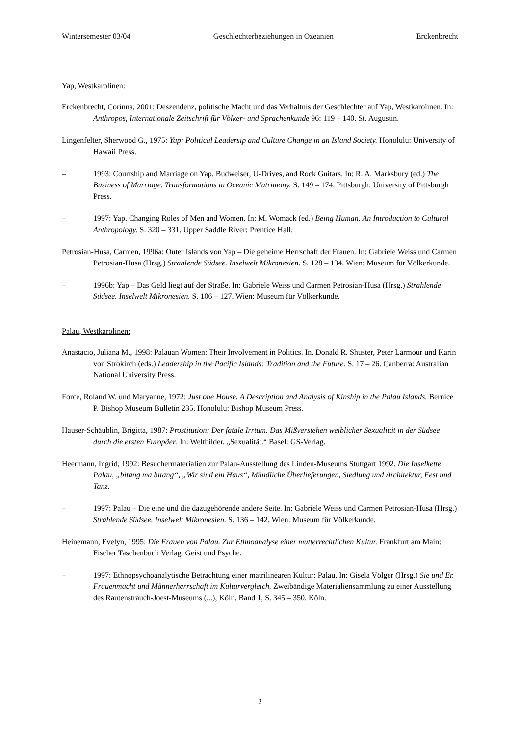Wintersemester 03/04 Geschlechterbeziehungen in Ozeanien Erckenbrecht
Yap, Westkarolinen:
Erckenbrecht, Corinna, 2001: Deszendenz, politische Macht und das Verhältnis der Geschlechter auf Yap, Westkarolinen. In: Anthropos, Internationale Zeitschrift für Völker- und Sprachenkunde 96: 119 – 140. St. Augustin.
Lingenfelter, Sherwood G., 1975: Yap: Political Leadersip and Culture Change in an Island Society. Honolulu: University of Hawaii Press.
– 1993: Courtship and Marriage on Yap. Budweiser, U-Drives, and Rock Guitars. In: R. A. Marksbury (ed.) The Business of Marriage. Transformations in Oceanic Matrimony. S. 149 – 174. Pittsburgh: University of Pittsburgh Press.
– 1997: Yap. Changing Roles of Men and Women. In: M. Womack (ed.) Being Human. An Introduction to Cultural Anthropology. S. 320 – 331. Upper Saddle River: Prentice Hall.
Petrosian-Husa, Carmen, 1996a: Outer Islands von Yap – Die geheime Herrschaft der Frauen. In: Gabriele Weiss und Carmen Petrosian-Husa (Hrsg.) Strahlende Südsee. Inselwelt Mikronesien. S. 128 – 134. Wien: Museum für Völkerkunde.
– 1996b: Yap – Das Geld liegt auf der Straße. In: Gabriele Weiss und Carmen Petrosian-Husa (Hrsg.) Strahlende Südsee. Inselwelt Mikronesien. S. 106 – 127. Wien: Museum für Völkerkunde.
Palau, Westkarolinen:
Anastacio, Juliana M., 1998: Palauan Women: Their Involvement in Politics. In. Donald R. Shuster, Peter Larmour und Karin von Strokirch (eds.) Leadership in the Pacific Islands: Tradition and the Future. S. 17 – 26. Canberra: Australian National University Press.
Force, Roland W. und Maryanne, 1972: Just one House. A Description and Analysis of Kinship in the Palau Islands. Bernice P. Bishop Museum Bulletin 235. Honolulu: Bishop Museum Press.
Hauser-Schäublin, Brigitta, 1987: Prostitution: Der fatale Irrtum. Das Mißverstehen weiblicher Sexualität in der Südsee durch die ersten Europäer. In: Weltbilder. „Sexualität.“ Basel: GS-Verlag.
Heermann, Ingrid, 1992: Besuchermaterialien zur Palau-Ausstellung des Linden-Museums Stuttgart 1992. Die Inselkette Palau, „bitang ma bitang“, „Wir sind ein Haus“, Mündliche Überlieferungen, Siedlung und Architektur, Fest und Tanz.
– 1997: Palau – Die eine und die dazugehörende andere Seite. In: Gabriele Weiss und Carmen Petrosian-Husa (Hrsg.) Strahlende Südsee. Inselwelt Mikronesien. S. 136 – 142. Wien: Museum für Völkerkunde.
Heinemann, Evelyn, 1995: Die Frauen von Palau. Zur Ethnoanalyse einer mutterrechtlichen Kultur. Frankfurt am Main: Fischer Taschenbuch Verlag. Geist und Psyche.
– 1997: Ethnopsychoanalytische Betrachtung einer matrilinearen Kultur: Palau. In: Gisela Völger (Hrsg.) Sie und Er. Frauenmacht und Männerherrschaft im Kulturvergleich. Zweibändige Materialiensammlung zu einer Ausstellung des Rautenstrauch-Joest-Museums (...), Köln. Band 1, S. 345 – 350. Köln.
2